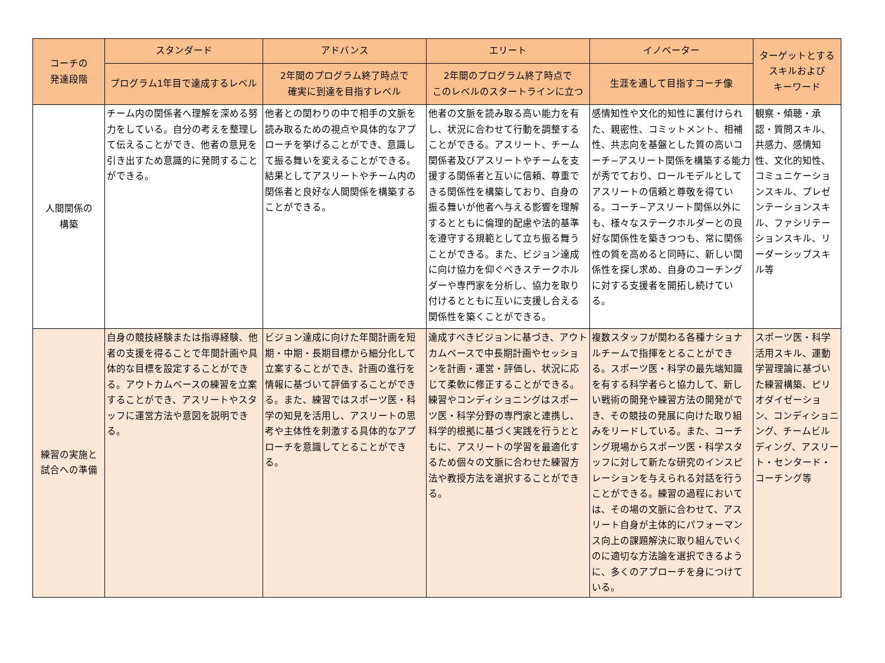| コーチの 発達段階 | スタンダード | アドバンス | エリート | イノベーター | ターゲットとする スキルおよび キーワード |
| --- | --- | --- | --- | --- | --- |
| | プログラム1年目で達成するレベル | 2年間のプログラム終了時点で 確実に到達を目指すレベル | 2年間のプログラム終了時点で このレベルのスタートラインに立つ | 生涯を通して目指すコーチ像 | |
| 人間関係の 構築 | チーム内の関係者へ理解を深める努力をしている。自分の考えを整理して伝えることができ、他者の意見を引き出すため意識的に発問することができる。 | 他者との関わりの中で相手の文脈を読み取るための視点や具体的なアプローチを挙げることができ、意識して振る舞いを変えることができる。結果としてアスリートやチーム内の関係者と良好な人間関係を構築することができる。 | 他者の文脈を読み取る高い能力を有し、状況に合わせて行動を調整することができる。アスリート、チーム関係者及びアスリートやチームを支援する関係者と互いに信頼、尊重できる関係性を構築しており、自身の振る舞いが他者へ与える影響を理解するとともに倫理的配慮や法的基準を遵守する規範として立ち振る舞うことができる。また、ビジョン達成に向け協力を仰ぐべきステークホルダーや専門家を分析し、協力を取り付けるとともに互いに支援し合える関係性を築くことができる。 | 感情知性や文化的知性に裏付けられた、親密性、コミットメント、相補性、共志向を基盤とした質の高いコーチ−アスリート関係を構築する能力が秀でており、ロールモデルとしてアスリートの信頼と尊敬を得ている。コーチ−アスリート関係以外にも、様々なステークホルダーとの良好な関係性を築きつつも、常に関係性の質を高めると同時に、新しい関係性を探し求め、自身のコーチングに対する支援者を開拓し続けている。 | 観察・傾聴・承認・質問スキル、共感力、感情知性、文化的知性、コミュニケーションスキル、プレゼンテーションスキル、ファシリテーションスキル、リーダーシップスキル等 |
| 練習の実施と 試合への準備 | 自身の競技経験または指導経験、他者の支援を得ることで年間計画や具体的な目標を設定することができる。アウトカムベースの練習を立案することができ、アスリートやスタッフに運営方法や意図を説明できる。 | ビジョン達成に向けた年間計画を短期・中期・長期目標から細分化して立案することができ、計画の進行を情報に基づいて評価することができる。また、練習ではスポーツ医・科学の知見を活用し、アスリートの思考や主体性を刺激する具体的なアプローチを意識してとることができる。 | 達成すべきビジョンに基づき、アウトカムベースで中長期計画やセッションを計画・運営・評価し、状況に応じて柔軟に修正することができる。練習やコンディショニングはスポーツ医・科学分野の専門家と連携し、科学的根拠に基づく実践を行うとともに、アスリートの学習を最適化するため個々の文脈に合わせた練習方法や教授方法を選択することができる。 | 複数スタッフが関わる各種ナショナルチームで指揮をとることができる。スポーツ医・科学の最先端知識を有する科学者らと協力して、新しい戦術の開発や練習方法の開発ができ、その競技の発展に向けた取り組みをリードしている。また、コーチング現場からスポーツ医・科学スタッフに対して新たな研究のインスピレーションを与えられる対話を行うことができる。練習の過程においては、その場の文脈に合わせて、アスリート自身が主体的にパフォーマンス向上の課題解決に取り組んでいくのに適切な方法論を選択できるように、多くのアプローチを身につけている。 | スポーツ医・科学活用スキル、運動学習理論に基づいた練習構築、ピリオダイゼーション、コンディショニング、チームビルディング、アスリート・センタード・コーチング等 |